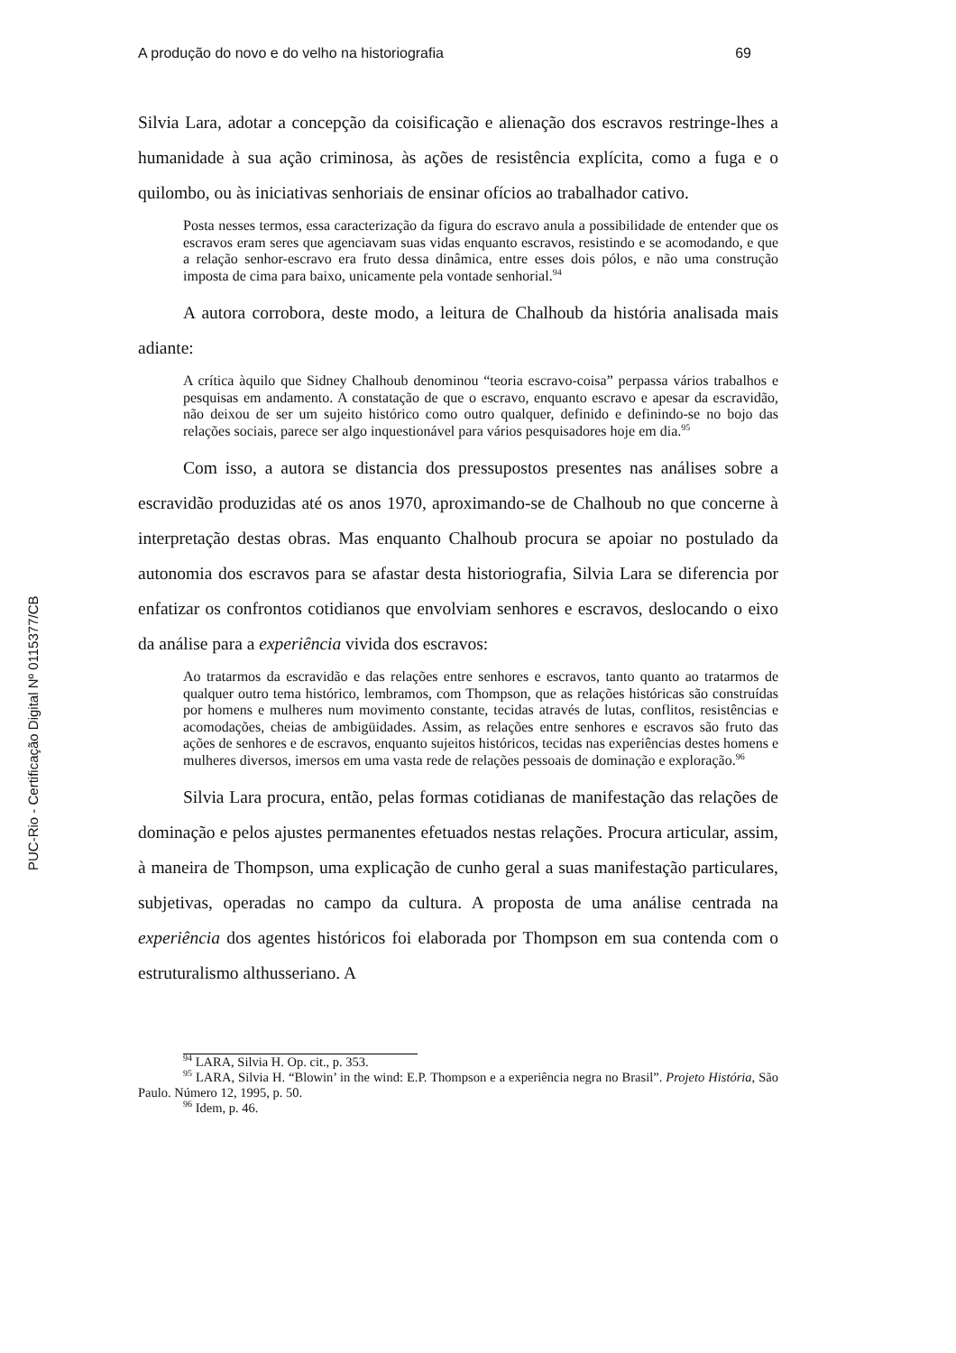PUC-Rio - Certificação Digital Nº 0115377/CB
A produção do novo e do velho na historiografia 69
Silvia Lara, adotar a concepção da coisificação e alienação dos escravos restringe-lhes a humanidade à sua ação criminosa, às ações de resistência explícita, como a fuga e o quilombo, ou às iniciativas senhoriais de ensinar ofícios ao trabalhador cativo.
Posta nesses termos, essa caracterização da figura do escravo anula a possibilidade de entender que os escravos eram seres que agenciavam suas vidas enquanto escravos, resistindo e se acomodando, e que a relação senhor-escravo era fruto dessa dinâmica, entre esses dois pólos, e não uma construção imposta de cima para baixo, unicamente pela vontade senhorial.<sup>94</sup>
A autora corrobora, deste modo, a leitura de Chalhoub da história analisada mais adiante:
A crítica àquilo que Sidney Chalhoub denominou “teoria escravo-coisa” perpassa vários trabalhos e pesquisas em andamento. A constatação de que o escravo, enquanto escravo e apesar da escravidão, não deixou de ser um sujeito histórico como outro qualquer, definido e definindo-se no bojo das relações sociais, parece ser algo inquestionável para vários pesquisadores hoje em dia.<sup>95</sup>
Com isso, a autora se distancia dos pressupostos presentes nas análises sobre a escravidão produzidas até os anos 1970, aproximando-se de Chalhoub no que concerne à interpretação destas obras. Mas enquanto Chalhoub procura se apoiar no postulado da autonomia dos escravos para se afastar desta historiografia, Silvia Lara se diferencia por enfatizar os confrontos cotidianos que envolviam senhores e escravos, deslocando o eixo da análise para a experiência vivida dos escravos:
Ao tratarmos da escravidão e das relações entre senhores e escravos, tanto quanto ao tratarmos de qualquer outro tema histórico, lembramos, com Thompson, que as relações históricas são construídas por homens e mulheres num movimento constante, tecidas através de lutas, conflitos, resistências e acomodações, cheias de ambigüidades. Assim, as relações entre senhores e escravos são fruto das ações de senhores e de escravos, enquanto sujeitos históricos, tecidas nas experiências destes homens e mulheres diversos, imersos em uma vasta rede de relações pessoais de dominação e exploração.<sup>96</sup>
Silvia Lara procura, então, pelas formas cotidianas de manifestação das relações de dominação e pelos ajustes permanentes efetuados nestas relações. Procura articular, assim, à maneira de Thompson, uma explicação de cunho geral a suas manifestação particulares, subjetivas, operadas no campo da cultura. A proposta de uma análise centrada na experiência dos agentes históricos foi elaborada por Thompson em sua contenda com o estruturalismo althusseriano. A
<sup>94</sup> LARA, Silvia H. Op. cit., p. 353.
<sup>95</sup> LARA, Silvia H. “Blowin’ in the wind: E.P. Thompson e a experiência negra no Brasil”. Projeto História, São Paulo. Número 12, 1995, p. 50.
<sup>96</sup> Idem, p. 46.